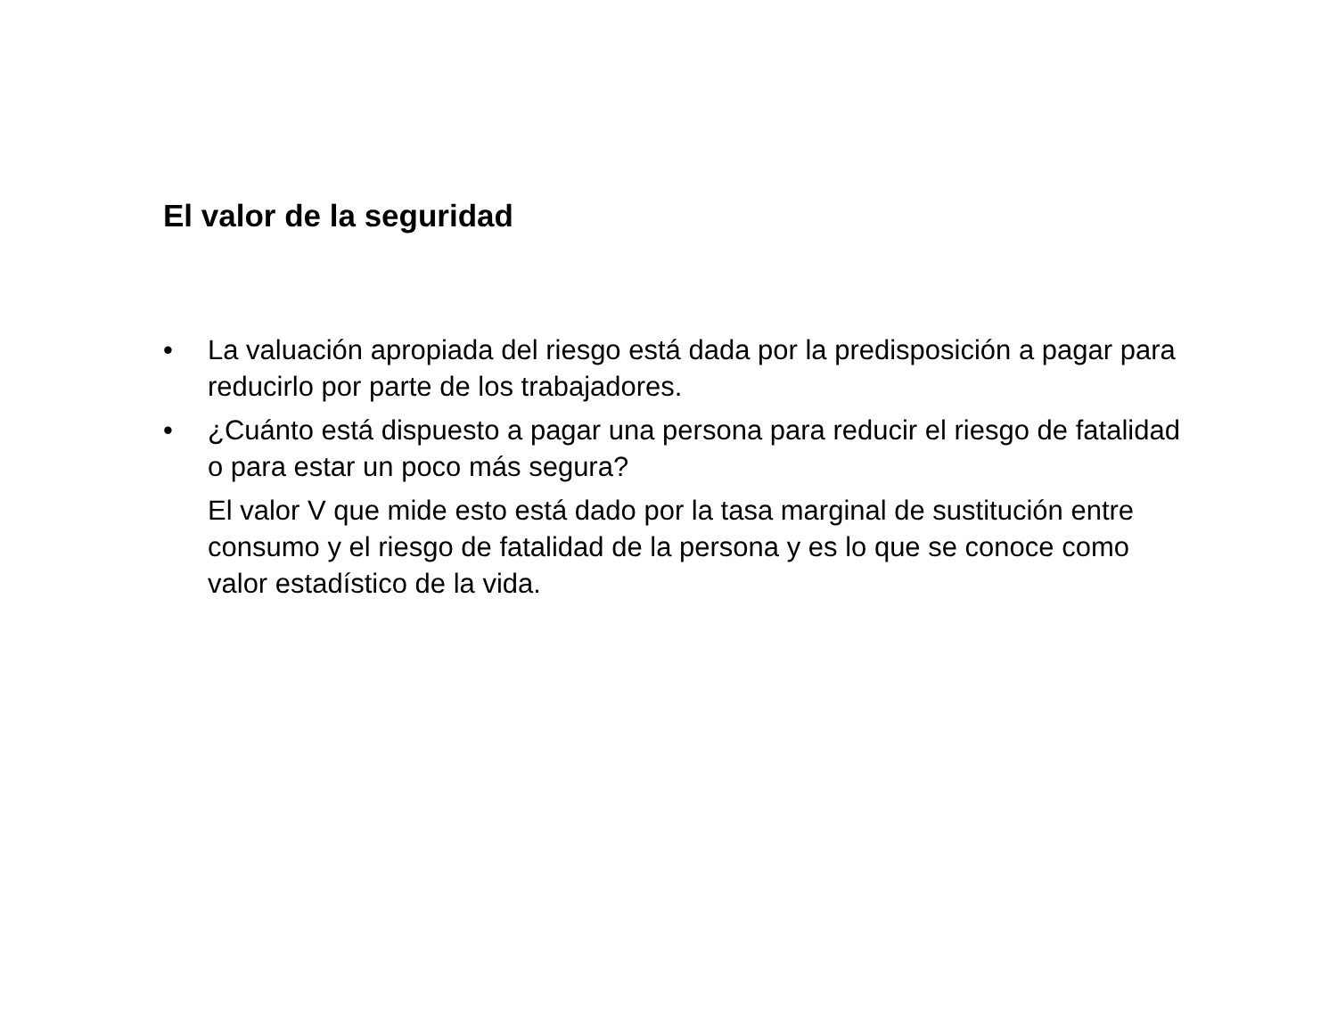El valor de la seguridad
• La valuación apropiada del riesgo está dada por la predisposición a pagar para reducirlo por parte de los trabajadores.
• ¿Cuánto está dispuesto a pagar una persona para reducir el riesgo de fatalidad o para estar un poco más segura?
El valor V que mide esto está dado por la tasa marginal de sustitución entre consumo y el riesgo de fatalidad de la persona y es lo que se conoce como valor estadístico de la vida.